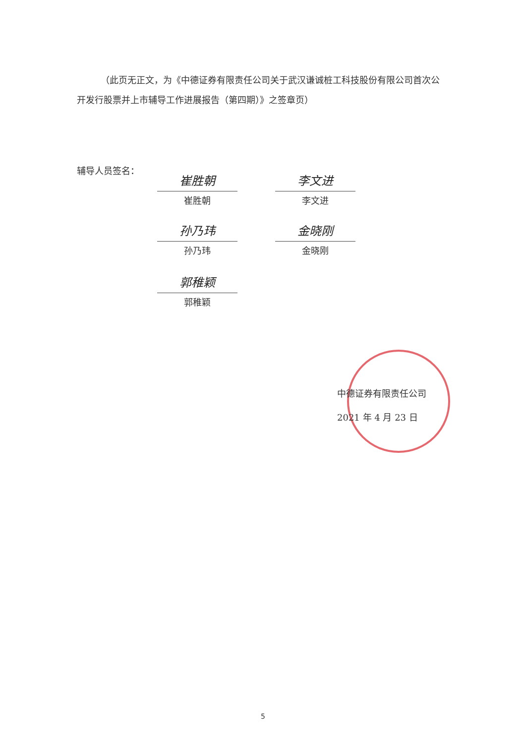（此页无正文，为《中德证券有限责任公司关于武汉谦诚桩工科技股份有限公司首次公开发行股票并上市辅导工作进展报告（第四期）》之签章页）
辅导人员签名：
崔胜朝
崔胜朝
李文进
李文进
孙乃玮
孙乃玮
金晓刚
金晓刚
郭稚颖
郭稚颖
中德证券有限责任公司
2021 年 4 月 23 日
5